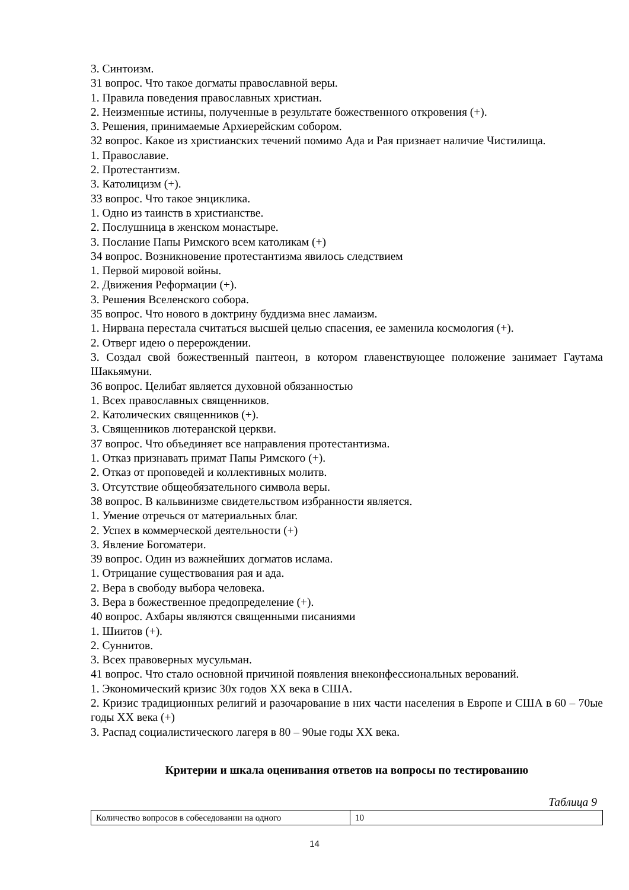3. Синтоизм.
31 вопрос. Что такое догматы православной веры.
1. Правила поведения православных христиан.
2. Неизменные истины, полученные в результате божественного откровения (+).
3. Решения, принимаемые Архиерейским собором.
32 вопрос. Какое из христианских течений помимо Ада и Рая признает наличие Чистилища.
1. Православие.
2. Протестантизм.
3. Католицизм (+).
33 вопрос. Что такое энциклика.
1. Одно из таинств в христианстве.
2. Послушница в женском монастыре.
3. Послание Папы Римского всем католикам (+)
34 вопрос. Возникновение протестантизма явилось следствием
1. Первой мировой войны.
2. Движения Реформации (+).
3. Решения Вселенского собора.
35 вопрос. Что нового в доктрину буддизма внес ламаизм.
1. Нирвана перестала считаться высшей целью спасения, ее заменила космология (+).
2. Отверг идею о перерождении.
3. Создал свой божественный пантеон, в котором главенствующее положение занимает Гаутама Шакьямуни.
36 вопрос. Целибат является духовной обязанностью
1. Всех православных священников.
2. Католических священников (+).
3. Священников лютеранской церкви.
37 вопрос. Что объединяет все направления протестантизма.
1. Отказ признавать примат Папы Римского (+).
2. Отказ от проповедей и коллективных молитв.
3. Отсутствие общеобязательного символа веры.
38 вопрос. В кальвинизме свидетельством избранности является.
1. Умение отречься от материальных благ.
2. Успех в коммерческой деятельности (+)
3. Явление Богоматери.
39 вопрос. Один из важнейших догматов ислама.
1. Отрицание существования рая и ада.
2. Вера в свободу выбора человека.
3. Вера в божественное предопределение (+).
40 вопрос. Ахбары являются священными писаниями
1. Шиитов (+).
2. Суннитов.
3. Всех правоверных мусульман.
41 вопрос. Что стало основной причиной появления внеконфессиональных верований.
1. Экономический кризис 30х годов XX века в США.
2. Кризис традиционных религий и разочарование в них части населения в Европе и США в 60 – 70ые годы XX века (+)
3. Распад социалистического лагеря в 80 – 90ые годы XX века.
Критерии и шкала оценивания ответов на вопросы по тестированию
Таблица 9
| Количество вопросов в собеседовании на одного | 10 |
14